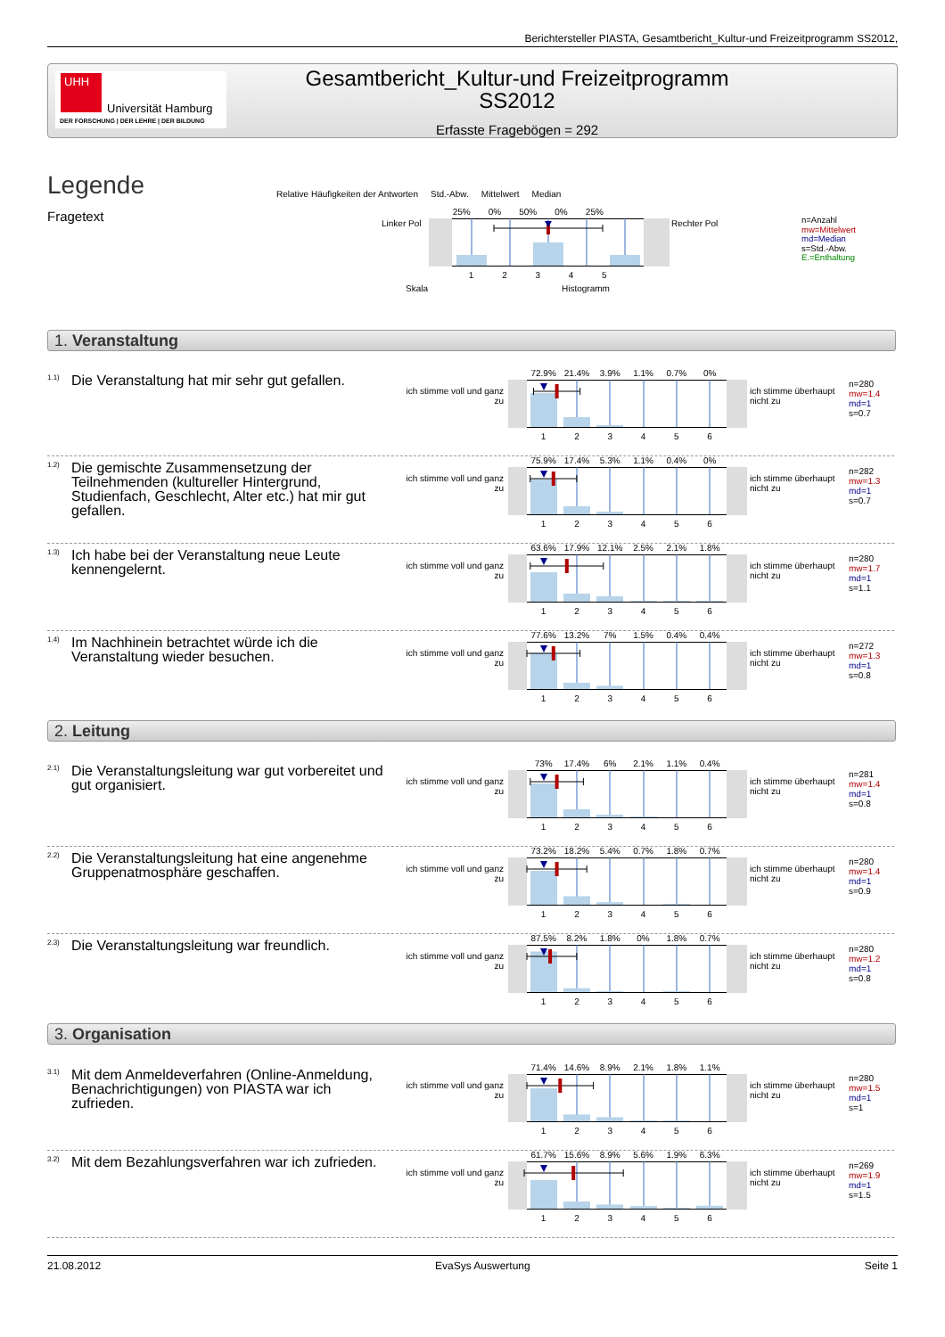Berichtersteller PIASTA, Gesamtbericht_Kultur-und Freizeitprogramm SS2012,
UHH
Universität Hamburg
DER FORSCHUNG | DER LEHRE | DER BILDUNG
Gesamtbericht_Kultur-und Freizeitprogramm
SS2012
Erfasste Fragebögen = 292
Legende
Fragetext
Relative Häufigkeiten der Antworten Std.-Abw. Mittelwert Median
Linker Pol
25% 0% 50% 0% 25%
12345
Rechter Pol
Skala Histogramm
n=Anzahl
mw=Mittelwert
md=Median
s=Std.-Abw.
E.=Enthaltung
1. Veranstaltung
1.1)
Die Veranstaltung hat mir sehr gut gefallen.
ich stimme voll und ganz zu
72.9% 21.4% 3.9% 1.1% 0.7% 0%
123456
ich stimme überhaupt nicht zu
n=280
mw=1.4
md=1
s=0.7
1.2)
Die gemischte Zusammensetzung der Teilnehmenden (kultureller Hintergrund, Studienfach, Geschlecht, Alter etc.) hat mir gut gefallen.
ich stimme voll und ganz zu
75.9% 17.4% 5.3% 1.1% 0.4% 0%
123456
ich stimme überhaupt nicht zu
n=282
mw=1.3
md=1
s=0.7
1.3)
Ich habe bei der Veranstaltung neue Leute kennengelernt.
ich stimme voll und ganz zu
63.6% 17.9% 12.1% 2.5% 2.1% 1.8%
123456
ich stimme überhaupt nicht zu
n=280
mw=1.7
md=1
s=1.1
1.4)
Im Nachhinein betrachtet würde ich die Veranstaltung wieder besuchen.
ich stimme voll und ganz zu
77.6% 13.2% 7% 1.5% 0.4% 0.4%
123456
ich stimme überhaupt nicht zu
n=272
mw=1.3
md=1
s=0.8
2. Leitung
2.1)
Die Veranstaltungsleitung war gut vorbereitet und gut organisiert.
ich stimme voll und ganz zu
73% 17.4% 6% 2.1% 1.1% 0.4%
123456
ich stimme überhaupt nicht zu
n=281
mw=1.4
md=1
s=0.8
2.2)
Die Veranstaltungsleitung hat eine angenehme Gruppenatmosphäre geschaffen.
ich stimme voll und ganz zu
73.2% 18.2% 5.4% 0.7% 1.8% 0.7%
123456
ich stimme überhaupt nicht zu
n=280
mw=1.4
md=1
s=0.9
2.3)
Die Veranstaltungsleitung war freundlich.
ich stimme voll und ganz zu
87.5% 8.2% 1.8% 0% 1.8% 0.7%
123456
ich stimme überhaupt nicht zu
n=280
mw=1.2
md=1
s=0.8
3. Organisation
3.1)
Mit dem Anmeldeverfahren (Online-Anmeldung, Benachrichtigungen) von PIASTA war ich zufrieden.
ich stimme voll und ganz zu
71.4% 14.6% 8.9% 2.1% 1.8% 1.1%
123456
ich stimme überhaupt nicht zu
n=280
mw=1.5
md=1
s=1
3.2)
Mit dem Bezahlungsverfahren war ich zufrieden.
ich stimme voll und ganz zu
61.7% 15.6% 8.9% 5.6% 1.9% 6.3%
123456
ich stimme überhaupt nicht zu
n=269
mw=1.9
md=1
s=1.5
21.08.2012 EvaSys Auswertung Seite 1